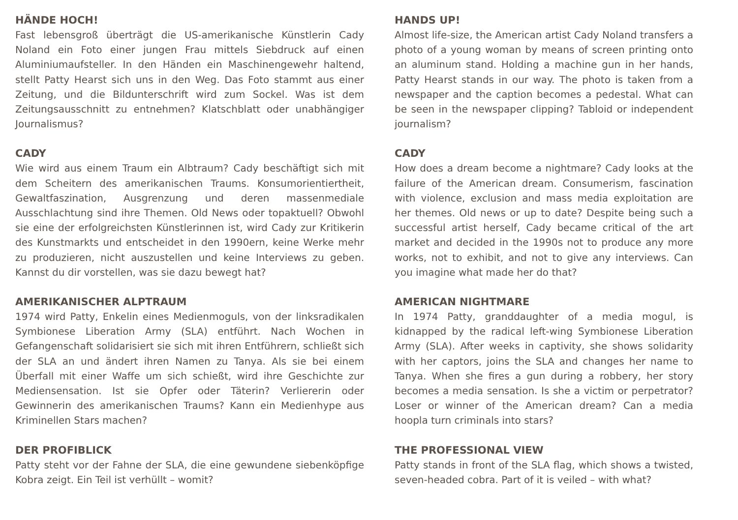HÄNDE HOCH!
Fast lebensgroß überträgt die US-amerikanische Künstlerin Cady Noland ein Foto einer jungen Frau mittels Siebdruck auf einen Aluminiumaufsteller. In den Händen ein Maschinengewehr haltend, stellt Patty Hearst sich uns in den Weg. Das Foto stammt aus einer Zeitung, und die Bildunterschrift wird zum Sockel. Was ist dem Zeitungsausschnitt zu entnehmen? Klatschblatt oder unabhängiger Journalismus?
CADY
Wie wird aus einem Traum ein Albtraum? Cady beschäftigt sich mit dem Scheitern des amerikanischen Traums. Konsumorientiertheit, Gewaltfaszination, Ausgrenzung und deren massenmediale Ausschlachtung sind ihre Themen. Old News oder topaktuell? Obwohl sie eine der erfolgreichsten Künstlerinnen ist, wird Cady zur Kritikerin des Kunstmarkts und entscheidet in den 1990ern, keine Werke mehr zu produzieren, nicht auszustellen und keine Interviews zu geben. Kannst du dir vorstellen, was sie dazu bewegt hat?
AMERIKANISCHER ALPTRAUM
1974 wird Patty, Enkelin eines Medienmoguls, von der linksradikalen Symbionese Liberation Army (SLA) entführt. Nach Wochen in Gefangenschaft solidarisiert sie sich mit ihren Entführern, schließt sich der SLA an und ändert ihren Namen zu Tanya. Als sie bei einem Überfall mit einer Waffe um sich schießt, wird ihre Geschichte zur Mediensensation. Ist sie Opfer oder Täterin? Verliererin oder Gewinnerin des amerikanischen Traums? Kann ein Medienhype aus Kriminellen Stars machen?
DER PROFIBLICK
Patty steht vor der Fahne der SLA, die eine gewundene siebenköpfige Kobra zeigt. Ein Teil ist verhüllt – womit?
HANDS UP!
Almost life-size, the American artist Cady Noland transfers a photo of a young woman by means of screen printing onto an aluminum stand. Holding a machine gun in her hands, Patty Hearst stands in our way. The photo is taken from a newspaper and the caption becomes a pedestal. What can be seen in the newspaper clipping? Tabloid or independent journalism?
CADY
How does a dream become a nightmare? Cady looks at the failure of the American dream. Consumerism, fascination with violence, exclusion and mass media exploitation are her themes. Old news or up to date? Despite being such a successful artist herself, Cady became critical of the art market and decided in the 1990s not to produce any more works, not to exhibit, and not to give any interviews. Can you imagine what made her do that?
AMERICAN NIGHTMARE
In 1974 Patty, granddaughter of a media mogul, is kidnapped by the radical left-wing Symbionese Liberation Army (SLA). After weeks in captivity, she shows solidarity with her captors, joins the SLA and changes her name to Tanya. When she fires a gun during a robbery, her story becomes a media sensation. Is she a victim or perpetrator? Loser or winner of the American dream? Can a media hoopla turn criminals into stars?
THE PROFESSIONAL VIEW
Patty stands in front of the SLA flag, which shows a twisted, seven-headed cobra. Part of it is veiled – with what?